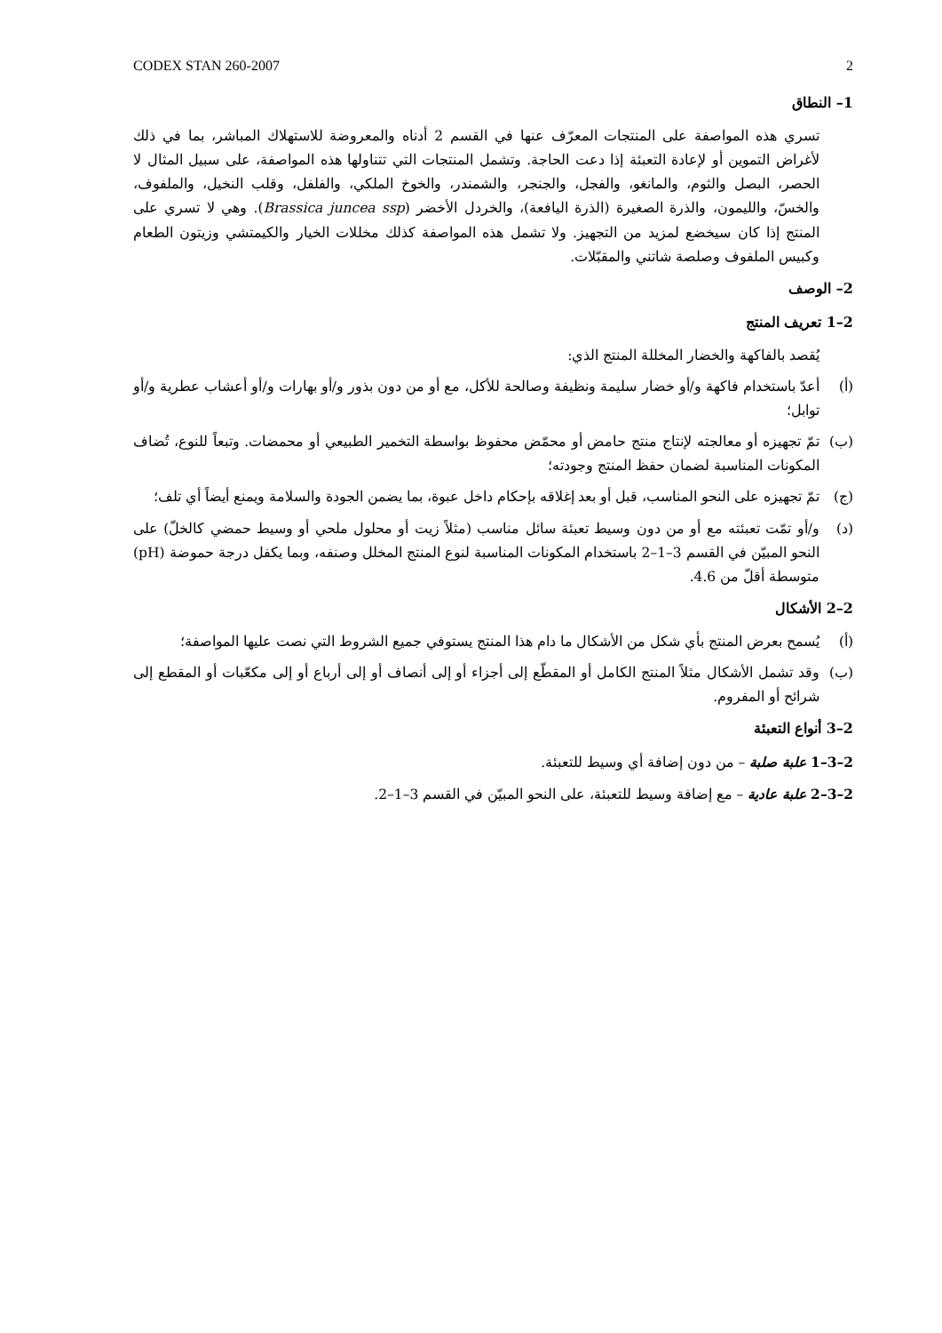CODEX STAN 260-2007 2
1– النطاق
تسري هذه المواصفة على المنتجات المعرّف عنها في القسم 2 أدناه والمعروضة للاستهلاك المباشر، بما في ذلك لأغراض التموين أو لإعادة التعبئة إذا دعت الحاجة. وتشمل المنتجات التي تتناولها هذه المواصفة، على سبيل المثال لا الحصر، البصل والثوم، والمانغو، والفجل، والجنجر، والشمندر، والخوخ الملكي، والفلفل، وقلب النخيل، والملفوف، والخسّ، والليمون، والذرة الصغيرة (الذرة اليافعة)، والخردل الأخضر (Brassica juncea ssp). وهي لا تسري على المنتج إذا كان سيخضع لمزيد من التجهيز. ولا تشمل هذه المواصفة كذلك مخللات الخيار والكيمتشي وزيتون الطعام وكبيس الملفوف وصلصة شاتني والمقبّلات.
2– الوصف
2–1 تعريف المنتج
يُقصد بالفاكهة والخضار المخللة المنتج الذي:
(أ) أعدّ باستخدام فاكهة و/أو خضار سليمة ونظيفة وصالحة للأكل، مع أو من دون بذور و/أو بهارات و/أو أعشاب عطرية و/أو توابل؛
(ب) تمّ تجهيزه أو معالجته لإنتاج منتج حامض أو محمّض محفوظ بواسطة التخمير الطبيعي أو محمضات. وتبعاً للنوع، تُضاف المكونات المناسبة لضمان حفظ المنتج وجودته؛
(ج) تمّ تجهيزه على النحو المناسب، قبل أو بعد إغلاقه بإحكام داخل عبوة، بما يضمن الجودة والسلامة ويمنع أيضاً أي تلف؛
(د) و/أو تمّت تعبئته مع أو من دون وسيط تعبئة سائل مناسب (مثلاً زيت أو محلول ملحي أو وسيط حمضي كالخلّ) على النحو المبيّن في القسم 3–1–2 باستخدام المكونات المناسبة لنوع المنتج المخلل وصنفه، وبما يكفل درجة حموضة (pH) متوسطة أقلّ من 4.6.
2–2 الأشكال
(أ) يُسمح بعرض المنتج بأي شكل من الأشكال ما دام هذا المنتج يستوفي جميع الشروط التي نصت عليها المواصفة؛
(ب) وقد تشمل الأشكال مثلاً المنتج الكامل أو المقطّع إلى أجزاء أو إلى أنصاف أو إلى أرباع أو إلى مكعّبات أو المقطع إلى شرائح أو المفروم.
2–3 أنواع التعبئة
2–3–1 علبة صلبة – من دون إضافة أي وسيط للتعبئة.
2–3–2 علبة عادية – مع إضافة وسيط للتعبئة، على النحو المبيّن في القسم 3–1–2.